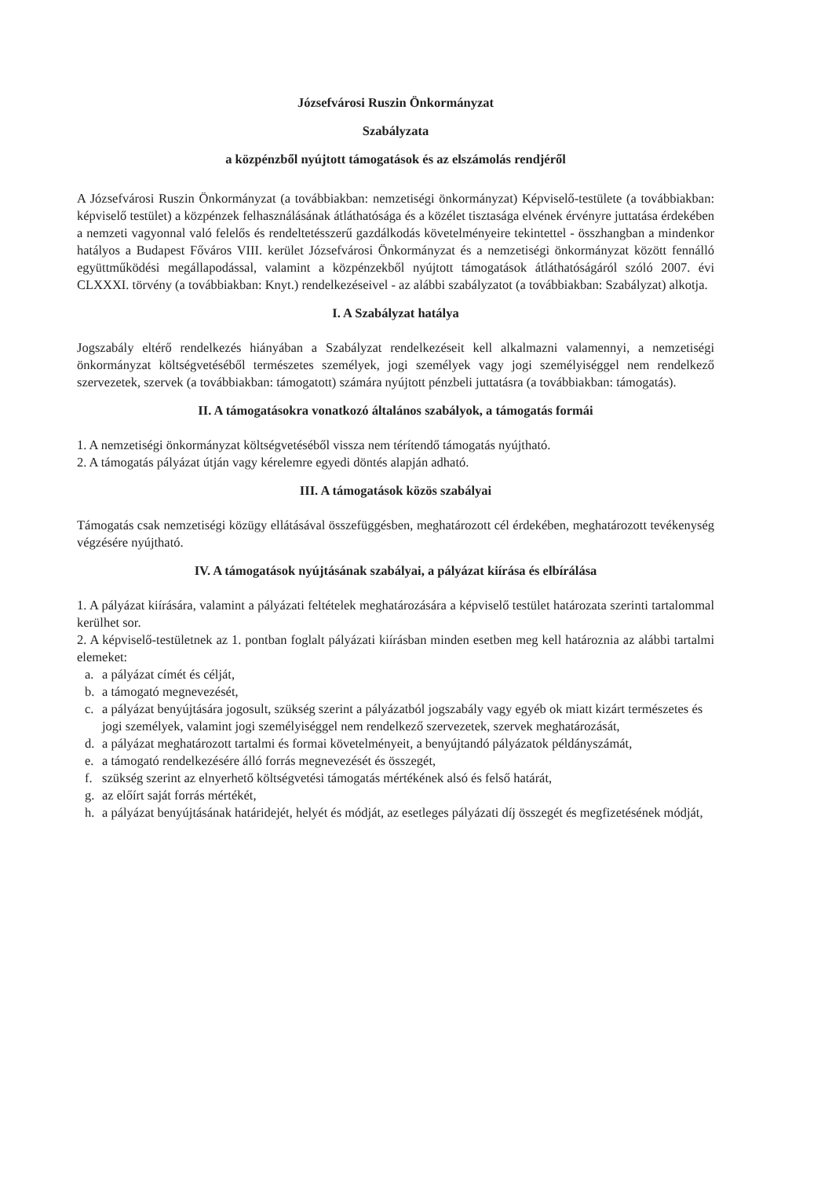Józsefvárosi Ruszin Önkormányzat
Szabályzata
a közpénzből nyújtott támogatások és az elszámolás rendjéről
A Józsefvárosi Ruszin Önkormányzat (a továbbiakban: nemzetiségi önkormányzat) Képviselő-testülete (a továbbiakban: képviselő testület) a közpénzek felhasználásának átláthatósága és a közélet tisztasága elvének érvényre juttatása érdekében a nemzeti vagyonnal való felelős és rendeltetésszerű gazdálkodás követelményeire tekintettel - összhangban a mindenkor hatályos a Budapest Főváros VIII. kerület Józsefvárosi Önkormányzat és a nemzetiségi önkormányzat között fennálló együttműködési megállapodással, valamint a közpénzekből nyújtott támogatások átláthatóságáról szóló 2007. évi CLXXXI. törvény (a továbbiakban: Knyt.) rendelkezéseivel - az alábbi szabályzatot (a továbbiakban: Szabályzat) alkotja.
I. A Szabályzat hatálya
Jogszabály eltérő rendelkezés hiányában a Szabályzat rendelkezéseit kell alkalmazni valamennyi, a nemzetiségi önkormányzat költségvetéséből természetes személyek, jogi személyek vagy jogi személyiséggel nem rendelkező szervezetek, szervek (a továbbiakban: támogatott) számára nyújtott pénzbeli juttatásra (a továbbiakban: támogatás).
II. A támogatásokra vonatkozó általános szabályok, a támogatás formái
1. A nemzetiségi önkormányzat költségvetéséből vissza nem térítendő támogatás nyújtható.
2. A támogatás pályázat útján vagy kérelemre egyedi döntés alapján adható.
III. A támogatások közös szabályai
Támogatás csak nemzetiségi közügy ellátásával összefüggésben, meghatározott cél érdekében, meghatározott tevékenység végzésére nyújtható.
IV. A támogatások nyújtásának szabályai, a pályázat kiírása és elbírálása
1. A pályázat kiírására, valamint a pályázati feltételek meghatározására a képviselő testület határozata szerinti tartalommal kerülhet sor.
2. A képviselő-testületnek az 1. pontban foglalt pályázati kiírásban minden esetben meg kell határoznia az alábbi tartalmi elemeket:
a. a pályázat címét és célját,
b. a támogató megnevezését,
c. a pályázat benyújtására jogosult, szükség szerint a pályázatból jogszabály vagy egyéb ok miatt kizárt természetes és jogi személyek, valamint jogi személyiséggel nem rendelkező szervezetek, szervek meghatározását,
d. a pályázat meghatározott tartalmi és formai követelményeit, a benyújtandó pályázatok példányszámát,
e. a támogató rendelkezésére álló forrás megnevezését és összegét,
f. szükség szerint az elnyerhető költségvetési támogatás mértékének alsó és felső határát,
g. az előírt saját forrás mértékét,
h. a pályázat benyújtásának határidejét, helyét és módját, az esetleges pályázati díj összegét és megfizetésének módját,